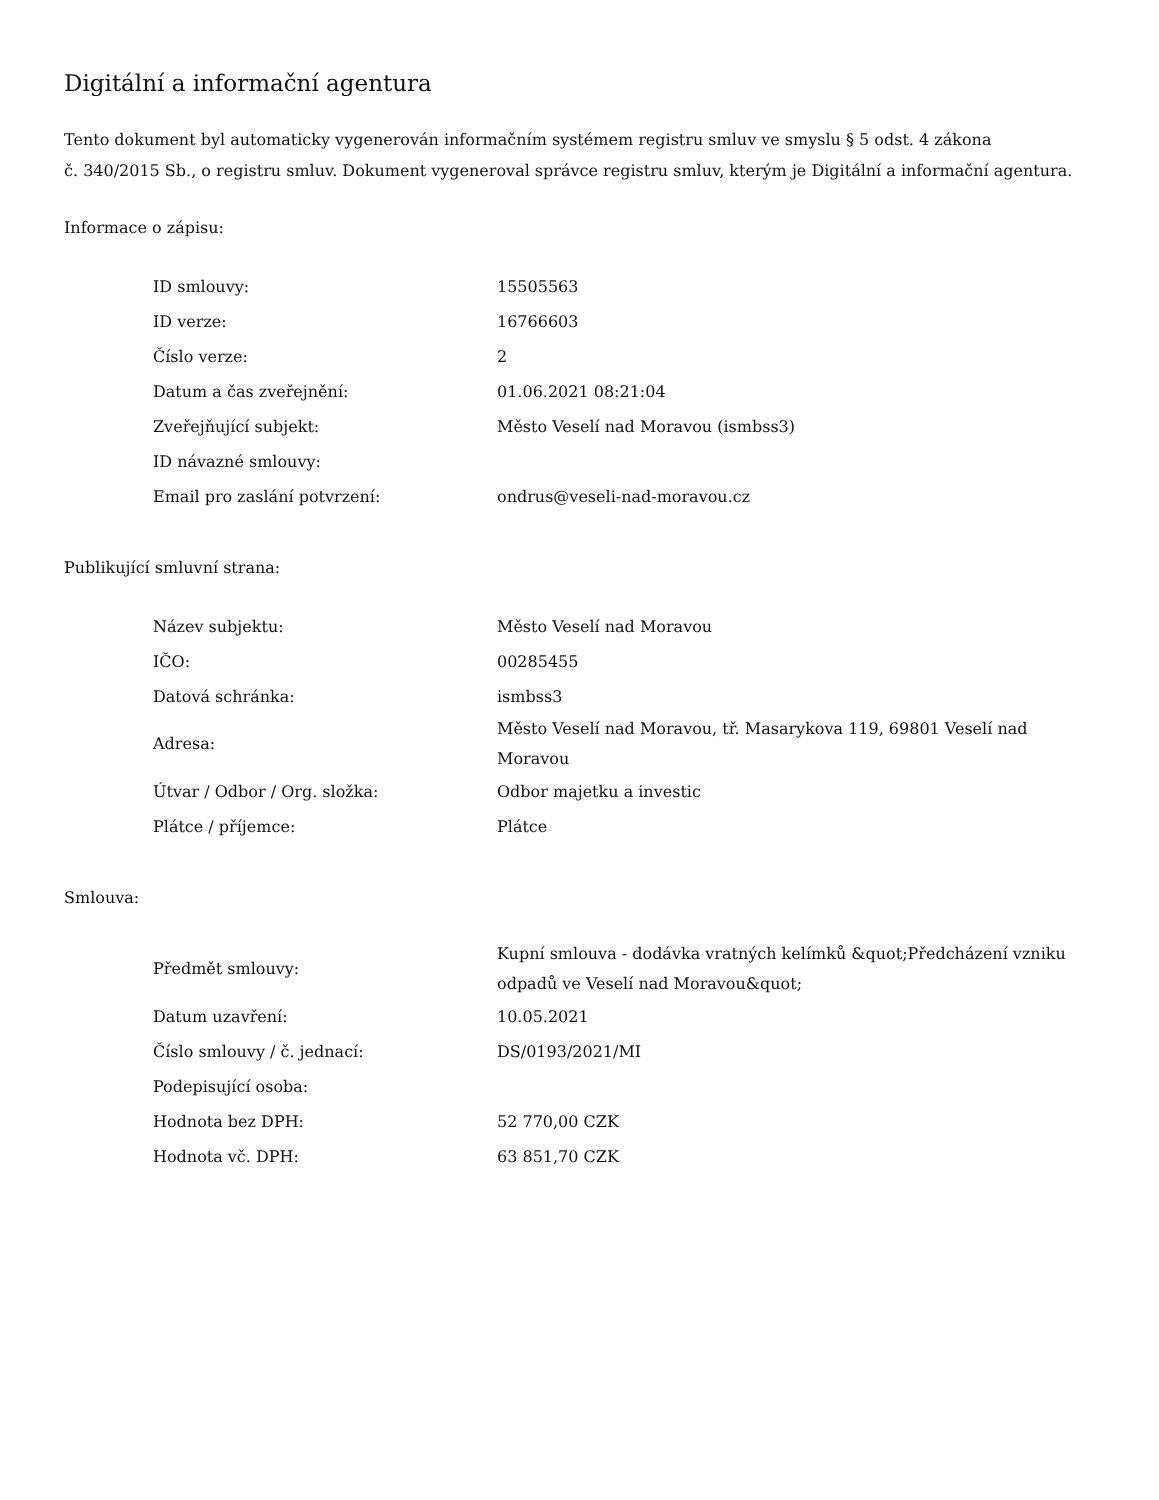Digitální a informační agentura
Tento dokument byl automaticky vygenerován informačním systémem registru smluv ve smyslu § 5 odst. 4 zákona
č. 340/2015 Sb., o registru smluv. Dokument vygeneroval správce registru smluv, kterým je Digitální a informační agentura.
Informace o zápisu:
| ID smlouvy: | 15505563 |
| ID verze: | 16766603 |
| Číslo verze: | 2 |
| Datum a čas zveřejnění: | 01.06.2021 08:21:04 |
| Zveřejňující subjekt: | Město Veselí nad Moravou (ismbss3) |
| ID návazné smlouvy: | |
| Email pro zaslání potvrzení: | ondrus@veseli-nad-moravou.cz |
Publikující smluvní strana:
| Název subjektu: | Město Veselí nad Moravou |
| IČO: | 00285455 |
| Datová schránka: | ismbss3 |
| Adresa: | Město Veselí nad Moravou, tř. Masarykova 119, 69801 Veselí nad Moravou |
| Útvar / Odbor / Org. složka: | Odbor majetku a investic |
| Plátce / příjemce: | Plátce |
Smlouva:
| Předmět smlouvy: | Kupní smlouva - dodávka vratných kelímků &quot;Předcházení vzniku odpadů ve Veselí nad Moravou&quot; |
| Datum uzavření: | 10.05.2021 |
| Číslo smlouvy / č. jednací: | DS/0193/2021/MI |
| Podepisující osoba: | |
| Hodnota bez DPH: | 52 770,00 CZK |
| Hodnota vč. DPH: | 63 851,70 CZK |